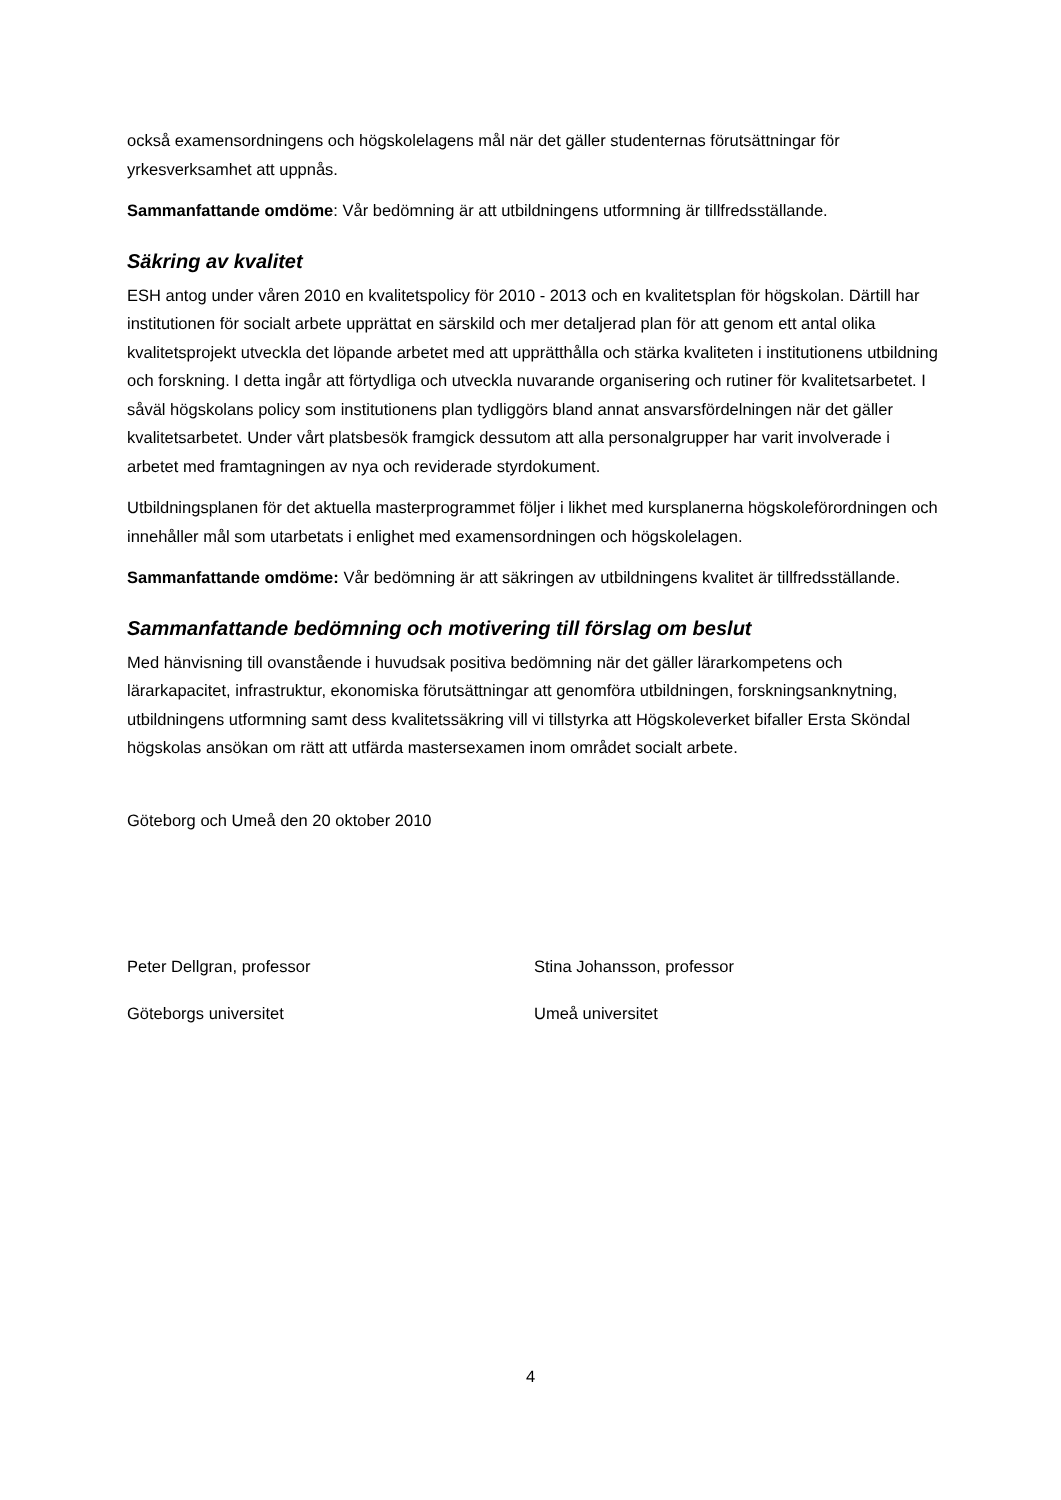också examensordningens och högskolelagens mål när det gäller studenternas förutsättningar för yrkesverksamhet att uppnås.
Sammanfattande omdöme: Vår bedömning är att utbildningens utformning är tillfredsställande.
Säkring av kvalitet
ESH antog under våren 2010 en kvalitetspolicy för 2010 - 2013 och en kvalitetsplan för högskolan. Därtill har institutionen för socialt arbete upprättat en särskild och mer detaljerad plan för att genom ett antal olika kvalitetsprojekt utveckla det löpande arbetet med att upprätthålla och stärka kvaliteten i institutionens utbildning och forskning. I detta ingår att förtydliga och utveckla nuvarande organisering och rutiner för kvalitetsarbetet. I såväl högskolans policy som institutionens plan tydliggörs bland annat ansvarsfördelningen när det gäller kvalitetsarbetet. Under vårt platsbesök framgick dessutom att alla personalgrupper har varit involverade i arbetet med framtagningen av nya och reviderade styrdokument.
Utbildningsplanen för det aktuella masterprogrammet följer i likhet med kursplanerna högskoleförordningen och innehåller mål som utarbetats i enlighet med examensordningen och högskolelagen.
Sammanfattande omdöme: Vår bedömning är att säkringen av utbildningens kvalitet är tillfredsställande.
Sammanfattande bedömning och motivering till förslag om beslut
Med hänvisning till ovanstående i huvudsak positiva bedömning när det gäller lärarkompetens och lärarkapacitet, infrastruktur, ekonomiska förutsättningar att genomföra utbildningen, forskningsanknytning, utbildningens utformning samt dess kvalitetssäkring vill vi tillstyrka att Högskoleverket bifaller Ersta Sköndal högskolas ansökan om rätt att utfärda mastersexamen inom området socialt arbete.
Göteborg och Umeå den 20 oktober 2010
Peter Dellgran, professor Stina Johansson, professor
Göteborgs universitet Umeå universitet
4